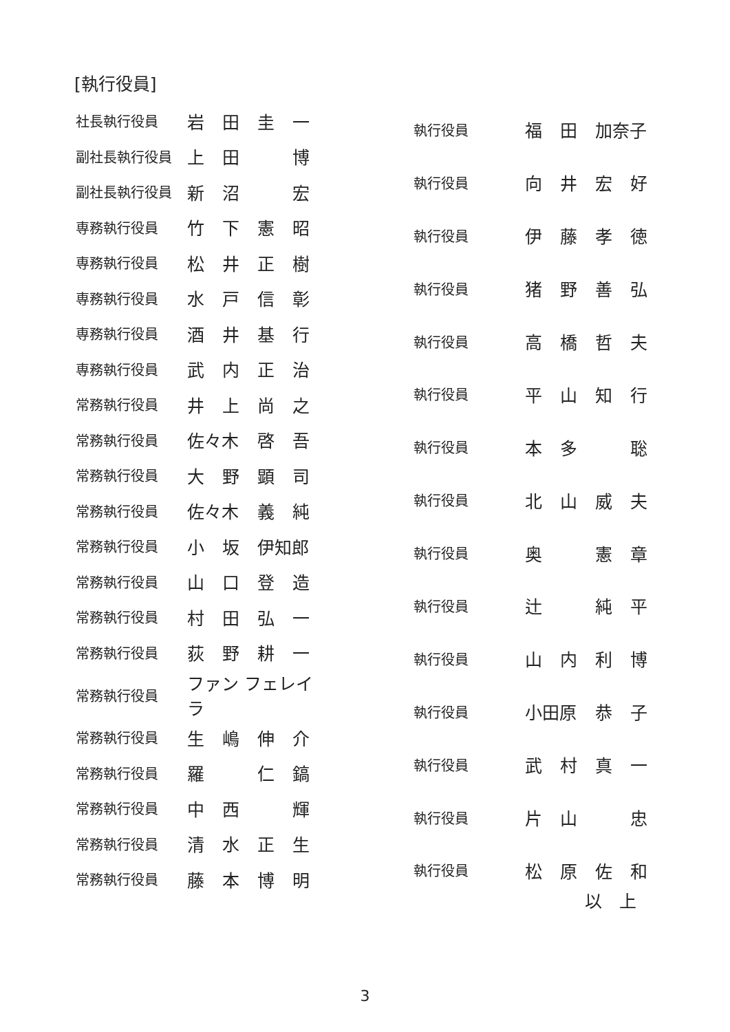[執行役員]
| 社長執行役員 | 岩 | 田 | 圭 | 一 |
| 副社長執行役員 | 上 | 田 | | 博 |
| 副社長執行役員 | 新 | 沼 | | 宏 |
| 専務執行役員 | 竹 | 下 | 憲 | 昭 |
| 専務執行役員 | 松 | 井 | 正 | 樹 |
| 専務執行役員 | 水 | 戸 | 信 | 彰 |
| 専務執行役員 | 酒 | 井 | 基 | 行 |
| 専務執行役員 | 武 | 内 | 正 | 治 |
| 常務執行役員 | 井 | 上 | 尚 | 之 |
| 常務執行役員 | 佐々木 | | 啓 | 吾 |
| 常務執行役員 | 大 | 野 | 顕 | 司 |
| 常務執行役員 | 佐々木 | | 義 | 純 |
| 常務執行役員 | 小 | 坂 | 伊知郎 | |
| 常務執行役員 | 山 | 口 | 登 | 造 |
| 常務執行役員 | 村 | 田 | 弘 | 一 |
| 常務執行役員 | 荻 | 野 | 耕 | 一 |
| 常務執行役員 | ファン フェレイラ | | | |
| 常務執行役員 | 生 | 嶋 | 伸 | 介 |
| 常務執行役員 | 羅 | | 仁 | 鎬 |
| 常務執行役員 | 中 | 西 | | 輝 |
| 常務執行役員 | 清 | 水 | 正 | 生 |
| 常務執行役員 | 藤 | 本 | 博 | 明 |
| 執行役員 | 福 | 田 | 加奈子 | |
| 執行役員 | 向 | 井 | 宏 | 好 |
| 執行役員 | 伊 | 藤 | 孝 | 徳 |
| 執行役員 | 猪 | 野 | 善 | 弘 |
| 執行役員 | 高 | 橋 | 哲 | 夫 |
| 執行役員 | 平 | 山 | 知 | 行 |
| 執行役員 | 本 | 多 | | 聡 |
| 執行役員 | 北 | 山 | 威 | 夫 |
| 執行役員 | 奥 | | 憲 | 章 |
| 執行役員 | 辻 | | 純 | 平 |
| 執行役員 | 山 | 内 | 利 | 博 |
| 執行役員 | 小田原 | | 恭 | 子 |
| 執行役員 | 武 | 村 | 真 | 一 |
| 執行役員 | 片 | 山 | | 忠 |
| 執行役員 | 松 | 原 | 佐 | 和 |
以　上
3